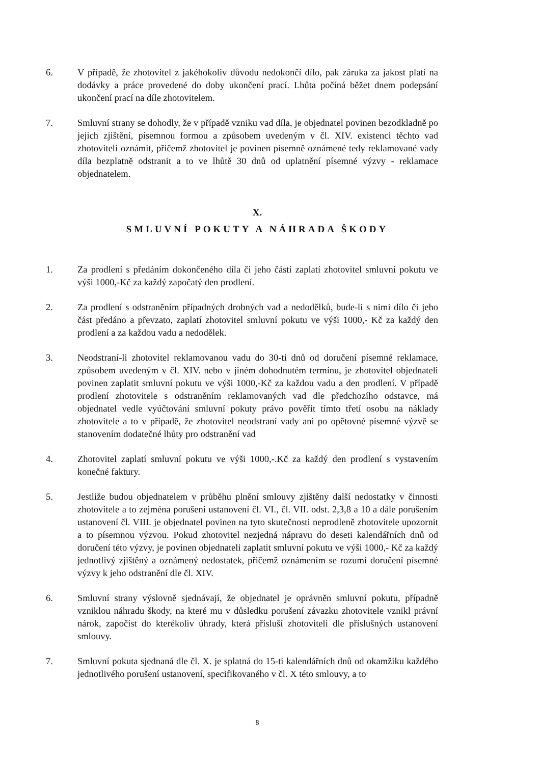6. V případě, že zhotovitel z jakéhokoliv důvodu nedokončí dílo, pak záruka za jakost platí na dodávky a práce provedené do doby ukončení prací. Lhůta počíná běžet dnem podepsání ukončení prací na díle zhotovitelem.
7. Smluvní strany se dohodly, že v případě vzniku vad díla, je objednatel povinen bezodkladně po jejich zjištění, písemnou formou a způsobem uvedeným v čl. XIV. existenci těchto vad zhotoviteli oznámit, přičemž zhotovitel je povinen písemně oznámené tedy reklamované vady díla bezplatně odstranit a to ve lhůtě 30 dnů od uplatnění písemné výzvy - reklamace objednatelem.
X.
SMLUVNÍ POKUTY A NÁHRADA ŠKODY
1. Za prodlení s předáním dokončeného díla či jeho částí zaplatí zhotovitel smluvní pokutu ve výši 1000,-Kč za každý započatý den prodlení.
2. Za prodlení s odstraněním případných drobných vad a nedodělků, bude-li s nimi dílo či jeho část předáno a převzato, zaplatí zhotovitel smluvní pokutu ve výši 1000,- Kč za každý den prodlení a za každou vadu a nedodělek.
3. Neodstraní-li zhotovitel reklamovanou vadu do 30-ti dnů od doručení písemné reklamace, způsobem uvedeným v čl. XIV. nebo v jiném dohodnutém termínu, je zhotovitel objednateli povinen zaplatit smluvní pokutu ve výši 1000,-Kč za každou vadu a den prodlení. V případě prodlení zhotovitele s odstraněním reklamovaných vad dle předchozího odstavce, má objednatel vedle vyúčtování smluvní pokuty právo pověřit tímto třetí osobu na náklady zhotovitele a to v případě, že zhotovitel neodstraní vady ani po opětovné písemné výzvě se stanovením dodatečné lhůty pro odstranění vad
4. Zhotovitel zaplatí smluvní pokutu ve výši 1000,-.Kč za každý den prodlení s vystavením konečné faktury.
5. Jestliže budou objednatelem v průběhu plnění smlouvy zjištěny další nedostatky v činnosti zhotovitele a to zejména porušení ustanovení čl. VI., čl. VII. odst. 2,3,8 a 10 a dále porušením ustanovení čl. VIII. je objednatel povinen na tyto skutečnosti neprodleně zhotovitele upozornit a to písemnou výzvou. Pokud zhotovitel nezjedná nápravu do deseti kalendářních dnů od doručení této výzvy, je povinen objednateli zaplatit smluvní pokutu ve výši 1000,- Kč za každý jednotlivý zjištěný a oznámený nedostatek, přičemž oznámením se rozumí doručení písemné výzvy k jeho odstranění dle čl. XIV.
6. Smluvní strany výslovně sjednávají, že objednatel je oprávněn smluvní pokutu, případně vzniklou náhradu škody, na které mu v důsledku porušení závazku zhotovitele vznikl právní nárok, započíst do kterékoliv úhrady, která přísluší zhotoviteli dle příslušných ustanovení smlouvy.
7. Smluvní pokuta sjednaná dle čl. X. je splatná do 15-ti kalendářních dnů od okamžiku každého jednotlivého porušení ustanovení, specifikovaného v čl. X této smlouvy, a to
8